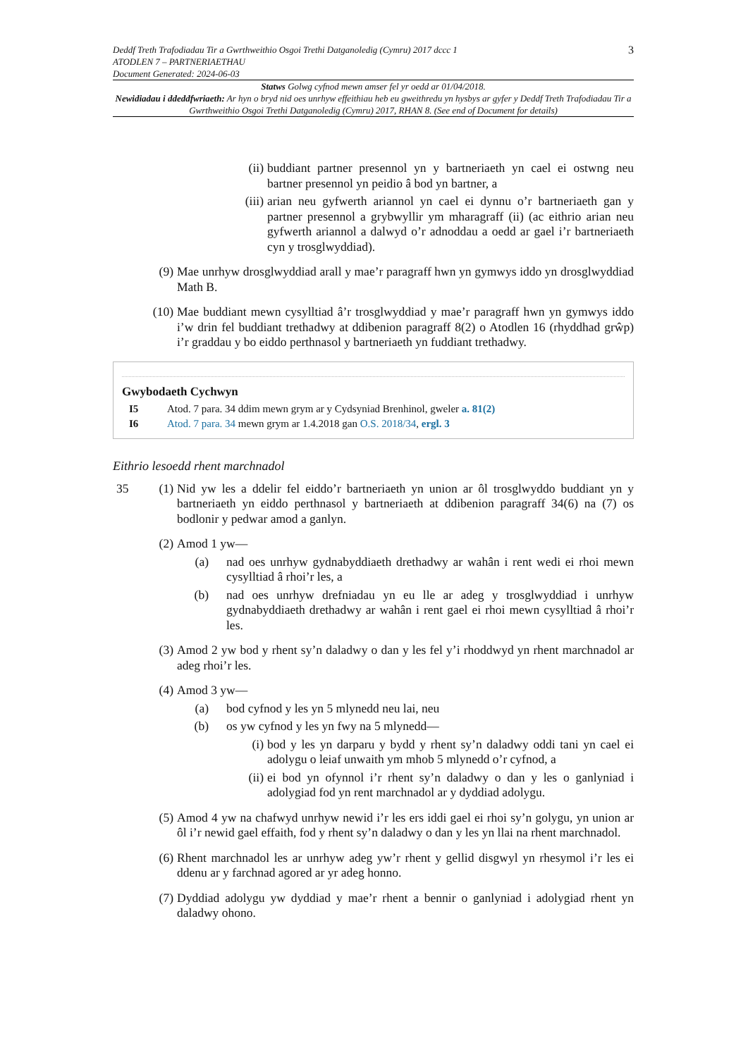Deddf Treth Trafodiadau Tir a Gwrthweithio Osgoi Trethi Datganoledig (Cymru) 2017 dccc 1
ATODLEN 7 – PARTNERIAETHAU
Document Generated: 2024-06-03
3
Statws Golwg cyfnod mewn amser fel yr oedd ar 01/04/2018.
Newidiadau i ddeddfwriaeth: Ar hyn o bryd nid oes unrhyw effeithiau heb eu gweithredu yn hysbys ar gyfer y Deddf Treth Trafodiadau Tir a Gwrthweithio Osgoi Trethi Datganoledig (Cymru) 2017, RHAN 8. (See end of Document for details)
(ii) buddiant partner presennol yn y bartneriaeth yn cael ei ostwng neu bartner presennol yn peidio â bod yn bartner, a
(iii) arian neu gyfwerth ariannol yn cael ei dynnu o’r bartneriaeth gan y partner presennol a grybwyllir ym mharagraff (ii) (ac eithrio arian neu gyfwerth ariannol a dalwyd o’r adnoddau a oedd ar gael i’r bartneriaeth cyn y trosglwyddiad).
(9) Mae unrhyw drosglwyddiad arall y mae’r paragraff hwn yn gymwys iddo yn drosglwyddiad Math B.
(10) Mae buddiant mewn cysylltiad â’r trosglwyddiad y mae’r paragraff hwn yn gymwys iddo i’w drin fel buddiant trethadwy at ddibenion paragraff 8(2) o Atodlen 16 (rhyddhad grŵp) i’r graddau y bo eiddo perthnasol y bartneriaeth yn fuddiant trethadwy.
Gwybodaeth Cychwyn
I5 Atod. 7 para. 34 ddim mewn grym ar y Cydsyniad Brenhinol, gweler a. 81(2)
I6 Atod. 7 para. 34 mewn grym ar 1.4.2018 gan O.S. 2018/34, ergl. 3
Eithrio lesoedd rhent marchnadol
35 (1)
Nid yw les a ddelir fel eiddo’r bartneriaeth yn union ar ôl trosglwyddo buddiant yn y bartneriaeth yn eiddo perthnasol y bartneriaeth at ddibenion paragraff 34(6) na (7) os bodlonir y pedwar amod a ganlyn.
(2) Amod 1 yw—
(a) nad oes unrhyw gydnabyddiaeth drethadwy ar wahân i rent wedi ei rhoi mewn cysylltiad â rhoi’r les, a
(b) nad oes unrhyw drefniadau yn eu lle ar adeg y trosglwyddiad i unrhyw gydnabyddiaeth drethadwy ar wahân i rent gael ei rhoi mewn cysylltiad â rhoi’r les.
(3) Amod 2 yw bod y rhent sy’n daladwy o dan y les fel y’i rhoddwyd yn rhent marchnadol ar adeg rhoi’r les.
(4) Amod 3 yw—
(a) bod cyfnod y les yn 5 mlynedd neu lai, neu
(b) os yw cyfnod y les yn fwy na 5 mlynedd—
(i) bod y les yn darparu y bydd y rhent sy’n daladwy oddi tani yn cael ei adolygu o leiaf unwaith ym mhob 5 mlynedd o’r cyfnod, a
(ii) ei bod yn ofynnol i’r rhent sy’n daladwy o dan y les o ganlyniad i adolygiad fod yn rent marchnadol ar y dyddiad adolygu.
(5) Amod 4 yw na chafwyd unrhyw newid i’r les ers iddi gael ei rhoi sy’n golygu, yn union ar ôl i’r newid gael effaith, fod y rhent sy’n daladwy o dan y les yn llai na rhent marchnadol.
(6) Rhent marchnadol les ar unrhyw adeg yw’r rhent y gellid disgwyl yn rhesymol i’r les ei ddenu ar y farchnad agored ar yr adeg honno.
(7) Dyddiad adolygu yw dyddiad y mae’r rhent a bennir o ganlyniad i adolygiad rhent yn daladwy ohono.